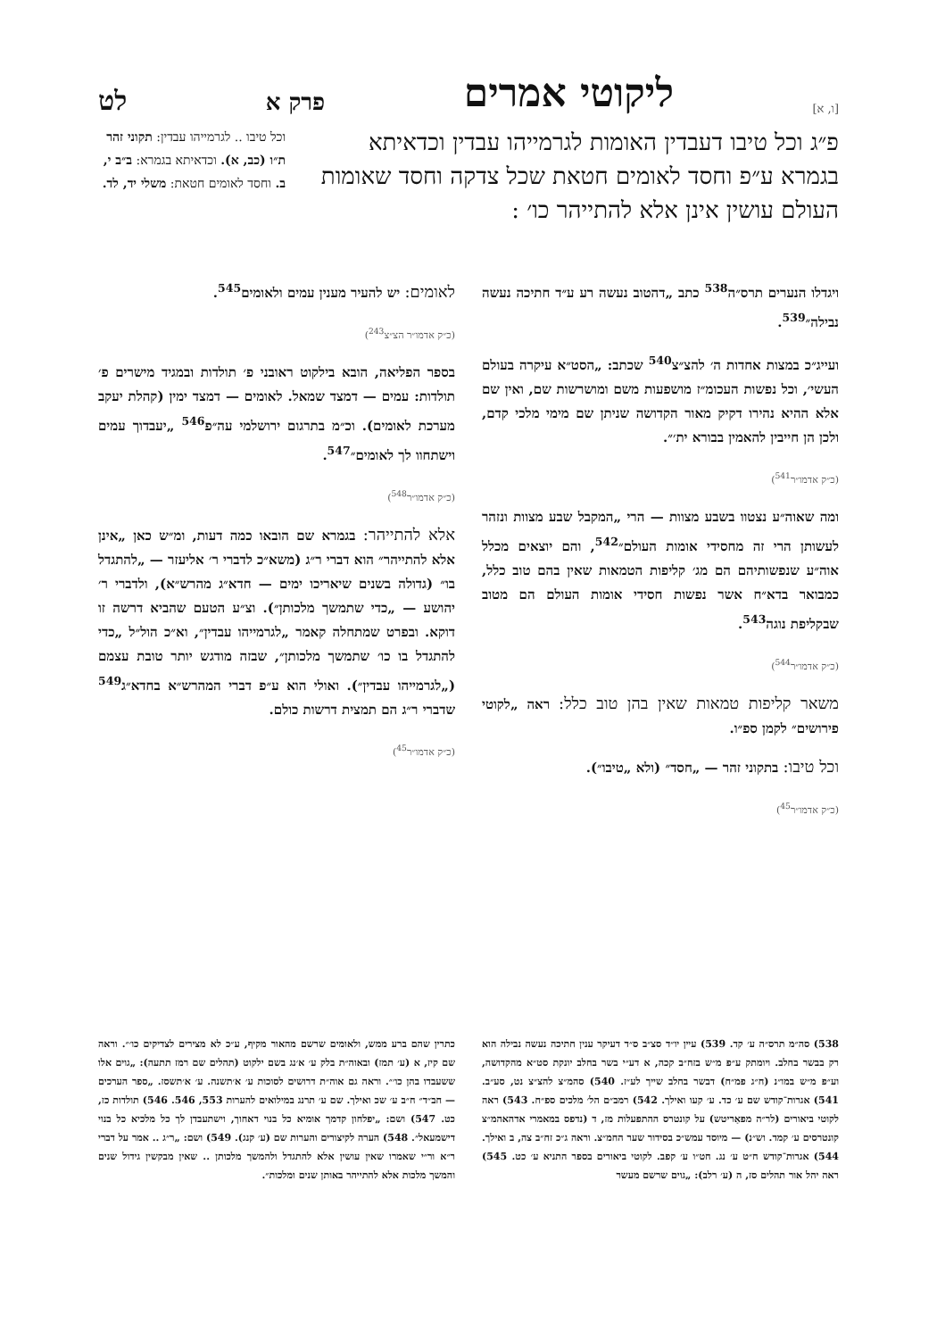[ו, א] ליקוטי אמרים פרק א לט
פ״ג וכל טיבו דעבדין האומות לגרמייהו עבדין וכדאיתא בגמרא ע״פ וחסד לאומים חטאת שכל צדקה וחסד שאומות העולם עושין אינן אלא להתייהר כו׳ :
וכל טיבו .. לגרמייהו עבדין: תקוני זהר ת״ו (כב, א). וכדאיתא בגמרא: ב״ב י, ב. וחסד לאומים חטאת: משלי יד, לד.
ויגדלו הנערים תרס״ה<sup>538</sup> כתב „דהטוב נעשה רע ע״ד חתיכה נעשה נבילה״<sup>539</sup>.
ועייג״כ במצות אחדות ה׳ להצ״צ<sup>540</sup> שכתב: „הסט״א עיקרה בעולם העשי׳, וכל נפשות העכומ״ז מושפעות משם ומושרשות שם, ואין שם אלא ההיא נהירו דקיק מאור הקדושה שניתן שם מימי מלכי קדם, ולכן הן חייבין להאמין בבורא ית׳״.
(כ״ק אדמו״ר<sup>541</sup>)
ומה שאוה״ע נצטוו בשבע מצוות — הרי „המקבל שבע מצוות ונזהר לעשותן הרי זה מחסידי אומות העולם״<sup>542</sup>, והם יוצאים מכלל אוה״ע שנפשותיהם הם מג׳ קליפות הטמאות שאין בהם טוב כלל, כמבואר בדא״ח אשר נפשות חסידי אומות העולם הם מטוב שבקליפת נוגה<sup>543</sup>.
(כ״ק אדמו״ר<sup>544</sup>)
משאר קליפות טמאות שאין בהן טוב כלל: ראה „לקוטי פירושים״ לקמן ספ״ו.
וכל טיבו: בתקוני זהר — „חסד״ (ולא „טיבו״).
(כ״ק אדמו״ר<sup>45</sup>)
לאומים: יש להעיר מענין עמים ולאומים<sup>545</sup>.
(כ״ק אדמו״ר הצ״צ<sup>243</sup>)
בספר הפליאה, הובא בילקוט ראובני פ׳ תולדות ובמגיד מישרים פ׳ תולדות: עמים — דמצד שמאל. לאומים — דמצד ימין (קהלת יעקב מערכת לאומים). וכ״מ בתרגום ירושלמי עה״פ<sup>546</sup> „יעבדוך עמים וישתחוו לך לאומים״<sup>547</sup>.
(כ״ק אדמו״ר<sup>548</sup>)
אלא להתייהר: בגמרא שם הובאו כמה דעות, ומ״ש כאן „אינן אלא להתייהר״ הוא דברי ר״ג (משא״כ לדברי ר׳ אליעזר — „להתגדל בו״ (גדולה בשנים שיאריכו ימים — חדא״ג מהרש״א), ולדברי ר׳ יהושע — „כדי שתמשך מלכותן״). וצ״ע הטעם שהביא דרשה זו דוקא. ובפרט שמתחלה קאמר „לגרמייהו עבדין״, וא״כ הול״ל „כדי להתגדל בו כו׳ שתמשך מלכותן״, שבזה מודגש יותר טובת עצמם („לגרמייהו עבדין״). ואולי הוא ע״פ דברי המהרש״א בחדא״ג<sup>549</sup> שדברי ר״ג הם תמצית דרשות כולם.
(כ״ק אדמו״ר<sup>45</sup>)
538) סה״מ תרס״ה ע׳ קד. 539) עיין יו״ד סצ״ב ס״ד דעיקר ענין חתיכה נעשה נבילה הוא רק בבשר בחלב. ויומתק ע״פ מ״ש בזח״ב קכה, א דע״י בשר בחלב יונקת סט״א מהקדושה, וע״פ מ״ש במו״נ (ח״ג פמ״ח) דבשר בחלב שייך לע״ז. 540) סהמ״צ להצ״צ נט, סע״ב. 541) אגרות־קודש שם ע׳ כד. ע׳ קעו ואילך. 542) רמב״ם הל׳ מלכים ספ״ח. 543) ראה לקוטי ביאורים (לר״ה מפאַריטש) על קונטרס ההתפעלות מז, ד (נדפס במאמרי אדהאהמ״צ קונטרסים ע׳ קמד. וש״נ) — מיוסד עמש״כ בסידור שער החמ״צ. וראה ג״כ זח״ב צה, ב ואילך. 544) אגרות־קודש ח״ט ע׳ נג. חט״ו ע׳ קפב. לקוטי ביאורים בספר התניא ע׳ כט. 545) ראה יהל אור תהלים סז, ה (ע׳ רלב): „גוים שרשם מעשר
כתרין שהם ברע ממש, ולאומים שרשם מהאור מקיף, ע״כ לא מצירים לצדיקים כו׳״. וראה שם קיז, א (ע׳ תמז) ובאוה״ת בלק ע׳ א׳נג בשם ילקוט (תהלים שם רמז תתעה): „גוים אלו ששעבדו בהן כו׳״. וראה גם אוה״ת דרושים לסוכות ע׳ א׳תשנה. ע׳ א׳תשסז. „ספר הערכים — חב״ד״ ח״ב ע׳ שכ ואילך. שם ע׳ תרנג במילואים להערות 553, 546. 546) תולדות כז, כט. 547) ושם: „יפלחון קדמך אומיא כל בנוי דאחוך, וישתעבדן לך כל מלכיא כל בנוי דישמעאל״. 548) הערה לקיצורים והערות שם (ע׳ קנג). 549) ושם: „ר״ג .. אמר על דברי ר״א ור״י שאמרו שאין עושין אלא להתגדל ולהמשך מלכותן .. שאין מבקשין גידול שנים והמשך מלכות אלא להתייהר באותן שנים ומלכות״.